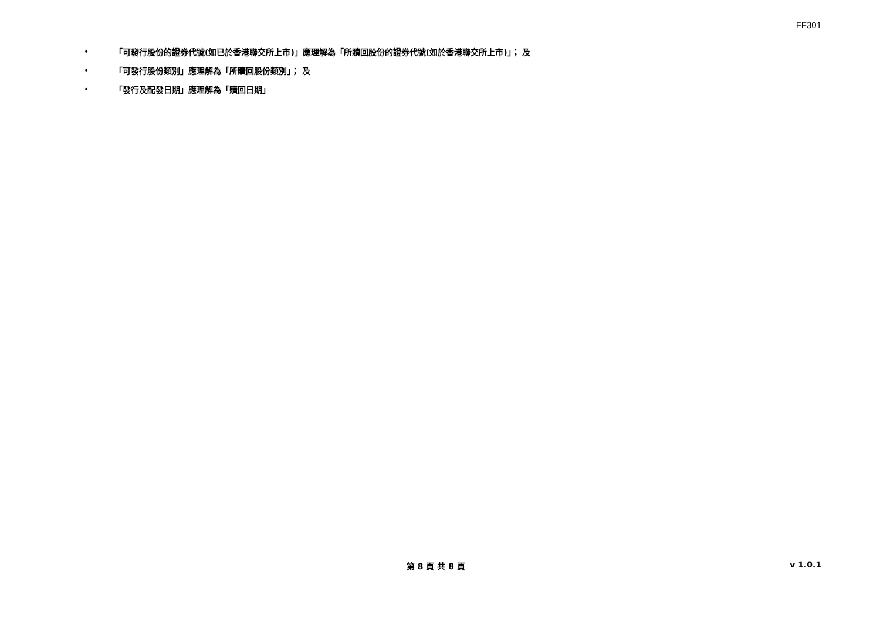FF301
• 「可發行股份的證券代號(如已於香港聯交所上市)」應理解為「所贖回股份的證券代號(如於香港聯交所上市)」； 及
• 「可發行股份類別」應理解為「所贖回股份類別」； 及
• 「發行及配發日期」應理解為「贖回日期」
第 8 頁 共 8 頁 v 1.0.1